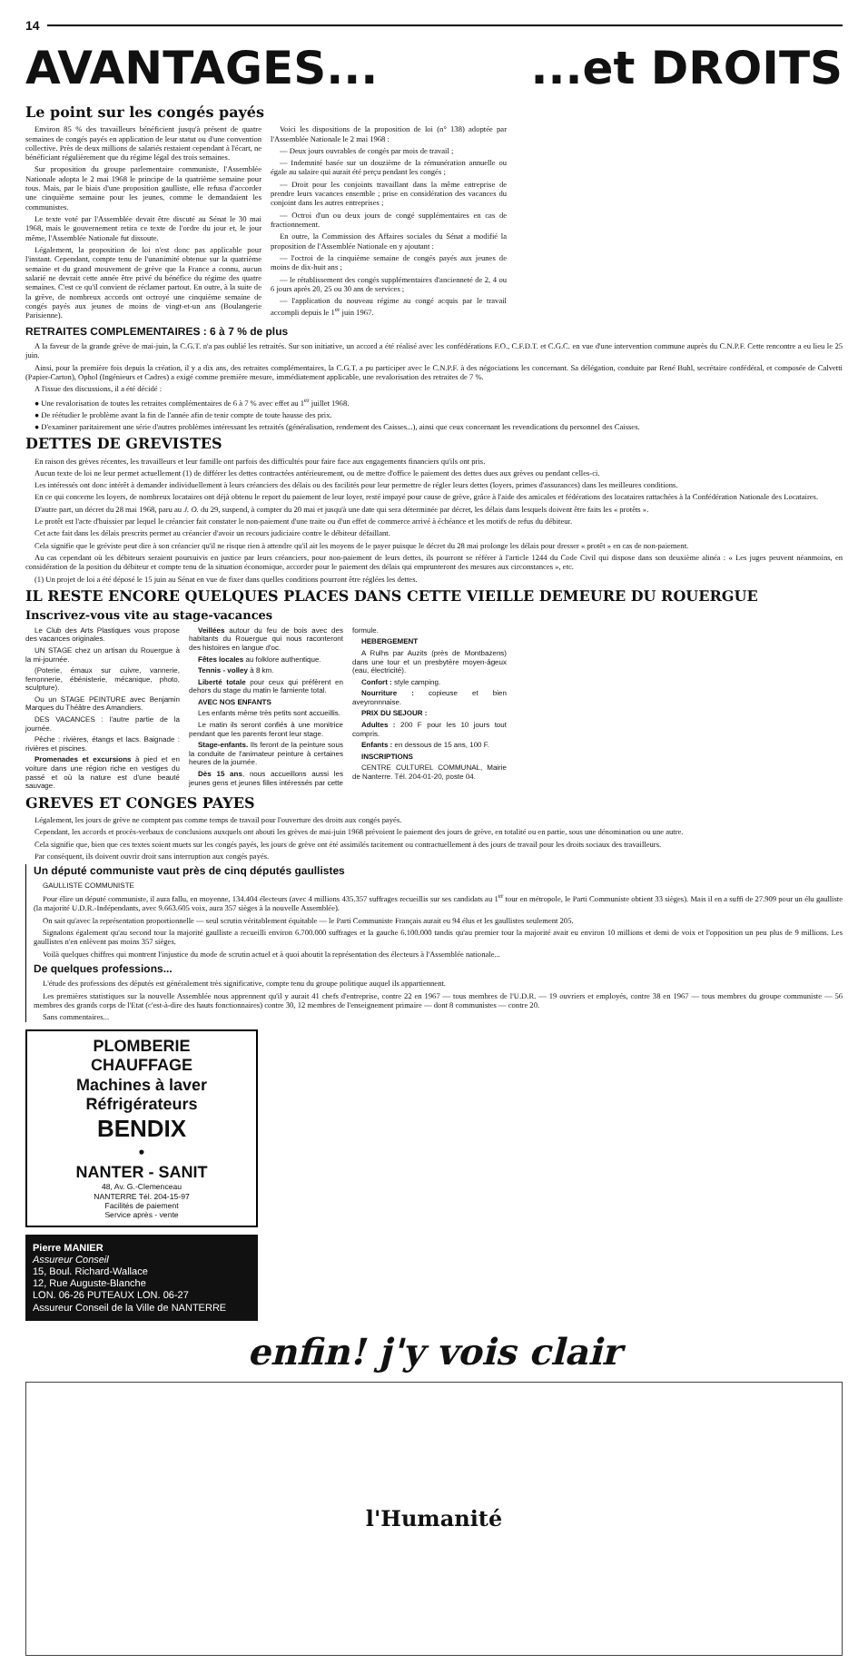14
AVANTAGES......et DROITS
Le point sur les congés payés
Environ 85 % des travailleurs bénéficient jusqu'à présent de quatre semaines de congés payés en application de leur statut ou d'une convention collective. Près de deux millions de salariés restaient cependant à l'écart, ne bénéficiant régulièrement que du régime légal des trois semaines.
Sur proposition du groupe parlementaire communiste, l'Assemblée Nationale adopta le 2 mai 1968 le principe de la quatrième semaine pour tous. Mais, par le biais d'une proposition gaulliste, elle refusa d'accorder une cinquième semaine pour les jeunes, comme le demandaient les communistes.
Le texte voté par l'Assemblée devait être discuté au Sénat le 30 mai 1968, mais le gouvernement retira ce texte de l'ordre du jour et, le jour même, l'Assemblée Nationale fut dissoute.
Légalement, la proposition de loi n'est donc pas applicable pour l'instant. Cependant, compte tenu de l'unanimité obtenue sur la quatrième semaine et du grand mouvement de grève que la France a connu, aucun salarié ne devrait cette année être privé du bénéfice du régime des quatre semaines. C'est ce qu'il convient de réclamer partout. En outre, à la suite de la grève, de nombreux accords ont octroyé une cinquième semaine de congés payés aux jeunes de moins de vingt-et-un ans (Boulangerie Parisienne).
Voici les dispositions de la proposition de loi (n° 138) adoptée par l'Assemblée Nationale le 2 mai 1968 :
— Deux jours ouvrables de congés par mois de travail ;
— Indemnité basée sur un douzième de la rémunération annuelle ou égale au salaire qui aurait été perçu pendant les congés ;
— Droit pour les conjoints travaillant dans la même entreprise de prendre leurs vacances ensemble ; prise en considération des vacances du conjoint dans les autres entreprises ;
— Octroi d'un ou deux jours de congé supplémentaires en cas de fractionnement.
En outre, la Commission des Affaires sociales du Sénat a modifié la proposition de l'Assemblée Nationale en y ajoutant :
— l'octroi de la cinquième semaine de congés payés aux jeunes de moins de dix-huit ans ;
— le rétablissement des congés supplémentaires d'ancienneté de 2, 4 ou 6 jours après 20, 25 ou 30 ans de services ;
— l'application du nouveau régime au congé acquis par le travail accompli depuis le 1<sup>er</sup> juin 1967.
RETRAITES COMPLEMENTAIRES : 6 à 7 % de plus
A la faveur de la grande grève de mai-juin, la C.G.T. n'a pas oublié les retraités. Sur son initiative, un accord a été réalisé avec les confédérations F.O., C.F.D.T. et C.G.C. en vue d'une intervention commune auprès du C.N.P.F. Cette rencontre a eu lieu le 25 juin.
Ainsi, pour la première fois depuis la création, il y a dix ans, des retraites complémentaires, la C.G.T. a pu participer avec le C.N.P.F. à des négociations les concernant. Sa délégation, conduite par René Buhl, secrétaire confédéral, et composée de Calvetti (Papier-Carton), Ophol (Ingénieurs et Cadres) a exigé comme première mesure, immédiatement applicable, une revalorisation des retraites de 7 %.
A l'issue des discussions, il a été décidé :
● Une revalorisation de toutes les retraites complémentaires de 6 à 7 % avec effet au 1<sup>er</sup> juillet 1968.
● De réétudier le problème avant la fin de l'année afin de tenir compte de toute hausse des prix.
● D'examiner paritairement une série d'autres problèmes intéressant les retraités (généralisation, rendement des Caisses...), ainsi que ceux concernant les revendications du personnel des Caisses.
DETTES DE GREVISTES
En raison des grèves récentes, les travailleurs et leur famille ont parfois des difficultés pour faire face aux engagements financiers qu'ils ont pris.
Aucun texte de loi ne leur permet actuellement (1) de différer les dettes contractées antérieurement, ou de mettre d'office le paiement des dettes dues aux grèves ou pendant celles-ci.
Les intéressés ont donc intérêt à demander individuellement à leurs créanciers des délais ou des facilités pour leur permettre de régler leurs dettes (loyers, primes d'assurances) dans les meilleures conditions.
En ce qui concerne les loyers, de nombreux locataires ont déjà obtenu le report du paiement de leur loyer, resté impayé pour cause de grève, grâce à l'aide des amicales et fédérations des locataires rattachées à la Confédération Nationale des Locataires.
D'autre part, un décret du 28 mai 1968, paru au J. O. du 29, suspend, à compter du 20 mai et jusqu'à une date qui sera déterminée par décret, les délais dans lesquels doivent être faits les « protêts ».
Le protêt est l'acte d'huissier par lequel le créancier fait constater le non-paiement d'une traite ou d'un effet de commerce arrivé à échéance et les motifs de refus du débiteur.
Cet acte fait dans les délais prescrits permet au créancier d'avoir un recours judiciaire contre le débiteur défaillant.
Cela signifie que le gréviste peut dire à son créancier qu'il ne risque rien à attendre qu'il ait les moyens de le payer puisque le décret du 28 mai prolonge les délais pour dresser « protêt » en cas de non-paiement.
Au cas cependant où les débiteurs seraient poursuivis en justice par leurs créanciers, pour non-paiement de leurs dettes, ils pourront se référer à l'article 1244 du Code Civil qui dispose dans son deuxième alinéa : « Les juges peuvent néanmoins, en considération de la position du débiteur et compte tenu de la situation économique, accorder pour le paiement des délais qui emprunteront des mesures aux circonstances », etc.
(1) Un projet de loi a été déposé le 15 juin au Sénat en vue de fixer dans quelles conditions pourront être réglées les dettes.
IL RESTE ENCORE QUELQUES PLACES DANS CETTE VIEILLE DEMEURE DU ROUERGUE
Inscrivez-vous vite au stage-vacances
Le Club des Arts Plastiques vous propose des vacances originales.
UN STAGE chez un artisan du Rouergue à la mi-journée.
(Poterie, émaux sur cuivre, vannerie, ferronnerie, ébénisterie, mécanique, photo, sculpture).
Ou un STAGE PEINTURE avec Benjamin Marques du Théâtre des Amandiers.
DES VACANCES : l'autre partie de la journée.
Pêche : rivières, étangs et lacs. Baignade : rivières et piscines.
Promenades et excursions à pied et en voiture dans une région riche en vestiges du passé et où la nature est d'une beauté sauvage.
Veillées autour du feu de bois avec des habitants du Rouergue qui nous raconteront des histoires en langue d'oc.
Fêtes locales au folklore authentique.
Tennis - volley à 8 km.
Liberté totale pour ceux qui préfèrent en dehors du stage du matin le farniente total.
AVEC NOS ENFANTS
Les enfants même très petits sont accueillis.
Le matin ils seront confiés à une monitrice pendant que les parents feront leur stage.
Stage-enfants. Ils feront de la peinture sous la conduite de l'animateur peinture à certaines heures de la journée.
Dès 15 ans, nous accueillons aussi les jeunes gens et jeunes filles intéressés par cette formule.
HEBERGEMENT
A Rulhs par Auzits (près de Montbazens) dans une tour et un presbytère moyen-âgeux (eau, électricité).
Confort : style camping.
Nourriture : copieuse et bien aveyronnnaise.
PRIX DU SEJOUR :
Adultes : 200 F pour les 10 jours tout compris.
Enfants : en dessous de 15 ans, 100 F.
INSCRIPTIONS
CENTRE CULTUREL COMMUNAL, Mairie de Nanterre. Tél. 204-01-20, poste 04.
GREVES ET CONGES PAYES
Légalement, les jours de grève ne comptent pas comme temps de travail pour l'ouverture des droits aux congés payés.
Cependant, les accords et procès-verbaux de conclusions auxquels ont abouti les grèves de mai-juin 1968 prévoient le paiement des jours de grève, en totalité ou en partie, sous une dénomination ou une autre.
Cela signifie que, bien que ces textes soient muets sur les congés payés, les jours de grève ont été assimilés tacitement ou contractuellement à des jours de travail pour les droits sociaux des travailleurs.
Par conséquent, ils doivent ouvrir droit sans interruption aux congés payés.
Un député communiste vaut près de cinq députés gaullistes
GAULLISTE COMMUNISTE
Pour élire un député communiste, il aura fallu, en moyenne, 134.404 électeurs (avec 4 millions 435.357 suffrages recueillis sur ses candidats au 1<sup>er</sup> tour en métropole, le Parti Communiste obtient 33 sièges). Mais il en a suffi de 27.909 pour un élu gaulliste (la majorité U.D.R.-Indépendants, avec 9.663.605 voix, aura 357 sièges à la nouvelle Assemblée).
On sait qu'avec la représentation proportionnelle — seul scrutin véritablement équitable — le Parti Communiste Français aurait eu 94 élus et les gaullistes seulement 205.
Signalons également qu'au second tour la majorité gaulliste a recueilli environ 6.700.000 suffrages et la gauche 6.100.000 tandis qu'au premier tour la majorité avait eu environ 10 millions et demi de voix et l'opposition un peu plus de 9 millions. Les gaullistes n'en enlèvent pas moins 357 sièges.
Voilà quelques chiffres qui montrent l'injustice du mode de scrutin actuel et à quoi aboutit la représentation des électeurs à l'Assemblée nationale...
De quelques professions...
L'étude des professions des députés est généralement très significative, compte tenu du groupe politique auquel ils appartiennent.
Les premières statistiques sur la nouvelle Assemblée nous apprennent qu'il y aurait 41 chefs d'entreprise, contre 22 en 1967 — tous membres de l'U.D.R. — 19 ouvriers et employés, contre 38 en 1967 — tous membres du groupe communiste — 56 membres des grands corps de l'Etat (c'est-à-dire des hauts fonctionnaires) contre 30, 12 membres de l'enseignement primaire — dont 8 communistes — contre 20.
Sans commentaires...
PLOMBERIE
CHAUFFAGE
Machines à laver
Réfrigérateurs
BENDIX
•
NANTER - SANIT
48, Av. G.-Clemenceau
NANTERRE Tél. 204-15-97
Facilités de paiement
Service après - vente
Pierre MANIER
Assureur Conseil
15, Boul. Richard-Wallace
12, Rue Auguste-Blanche
LON. 06-26 PUTEAUX LON. 06-27
Assureur Conseil de la Ville de NANTERRE
enfin! j'y vois clair
l'Humanité